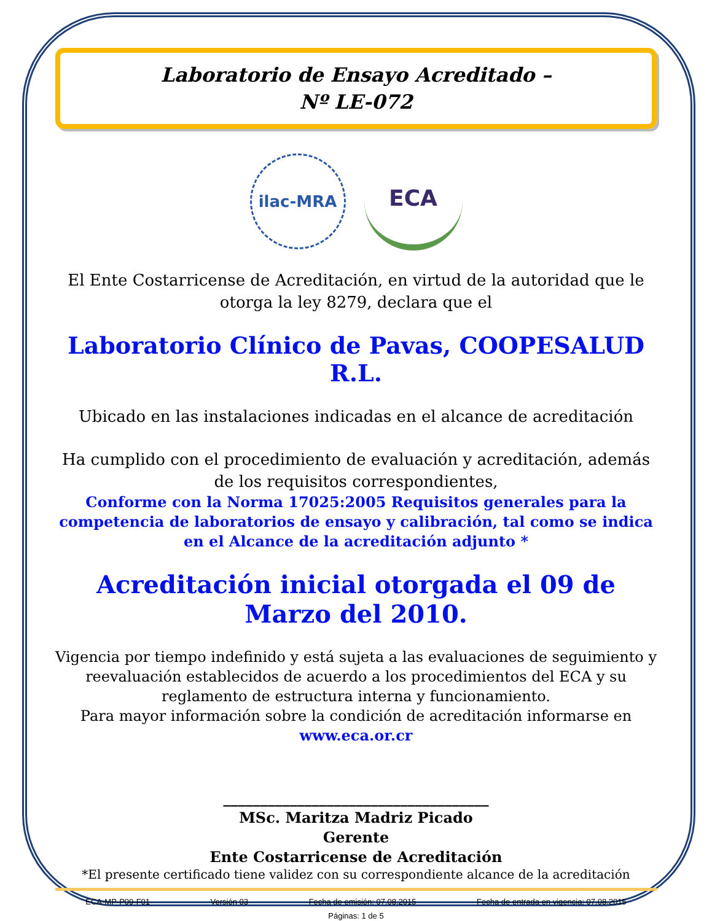Laboratorio de Ensayo Acreditado –
Nº LE-072
ilac-MRA
ECA
El Ente Costarricense de Acreditación, en virtud de la autoridad que le otorga la ley 8279, declara que el
Laboratorio Clínico de Pavas, COOPESALUD R.L.
Ubicado en las instalaciones indicadas en el alcance de acreditación
Ha cumplido con el procedimiento de evaluación y acreditación, además de los requisitos correspondientes,
Conforme con la Norma 17025:2005 Requisitos generales para la competencia de laboratorios de ensayo y calibración, tal como se indica en el Alcance de la acreditación adjunto *
Acreditación inicial otorgada el 09 de Marzo del 2010.
Vigencia por tiempo indefinido y está sujeta a las evaluaciones de seguimiento y reevaluación establecidos de acuerdo a los procedimientos del ECA y su reglamento de estructura interna y funcionamiento.
Para mayor información sobre la condición de acreditación informarse en
www.eca.or.cr
____________________________________
MSc. Maritza Madriz Picado
Gerente
Ente Costarricense de Acreditación
*El presente certificado tiene validez con su correspondiente alcance de la acreditación
ECA-MP-P09-F01 Versión 03 Fecha de emisión: 07.08.2015 Fecha de entrada en vigencia: 07.08.2015
Páginas: 1 de 5